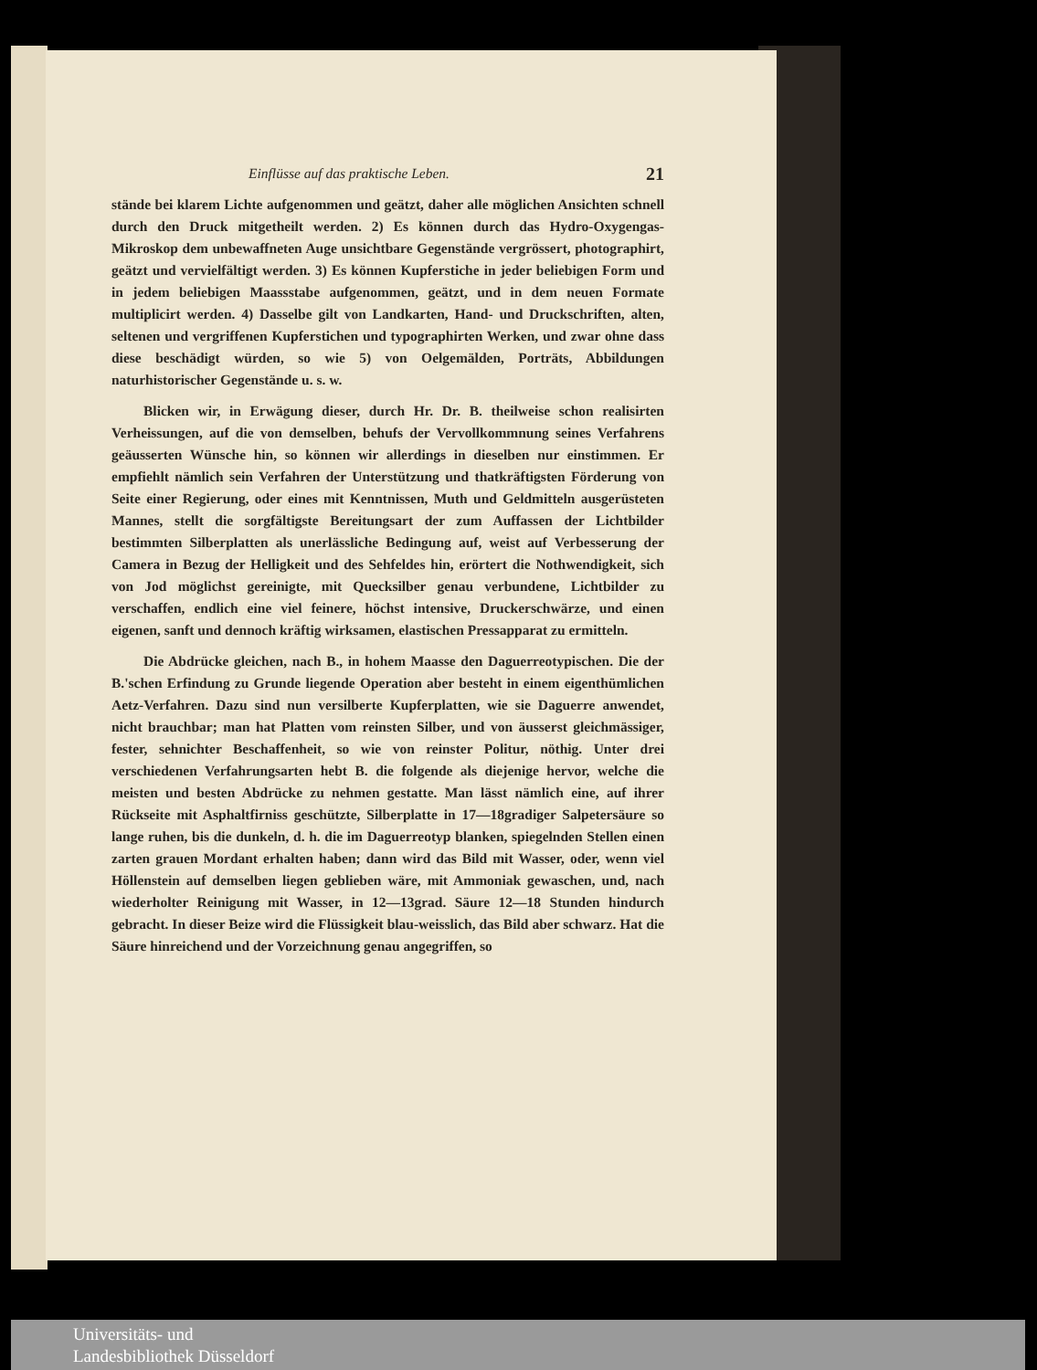Einflüsse auf das praktische Leben. 21
stände bei klarem Lichte aufgenommen und geätzt, daher alle möglichen Ansichten schnell durch den Druck mitgetheilt werden. 2) Es können durch das Hydro-Oxygengas-Mikroskop dem unbewaffneten Auge unsichtbare Gegenstände vergrössert, photographirt, geätzt und vervielfältigt werden. 3) Es können Kupferstiche in jeder beliebigen Form und in jedem beliebigen Maassstabe aufgenommen, geätzt, und in dem neuen Formate multiplicirt werden. 4) Dasselbe gilt von Landkarten, Hand- und Druckschriften, alten, seltenen und vergriffenen Kupferstichen und typographirten Werken, und zwar ohne dass diese beschädigt würden, so wie 5) von Oelgemälden, Porträts, Abbildungen naturhistorischer Gegenstände u. s. w.
Blicken wir, in Erwägung dieser, durch Hr. Dr. B. theilweise schon realisirten Verheissungen, auf die von demselben, behufs der Vervollkommnung seines Verfahrens geäusserten Wünsche hin, so können wir allerdings in dieselben nur einstimmen. Er empfiehlt nämlich sein Verfahren der Unterstützung und thatkräftigsten Förderung von Seite einer Regierung, oder eines mit Kenntnissen, Muth und Geldmitteln ausgerüsteten Mannes, stellt die sorgfältigste Bereitungsart der zum Auffassen der Lichtbilder bestimmten Silberplatten als unerlässliche Bedingung auf, weist auf Verbesserung der Camera in Bezug der Helligkeit und des Sehfeldes hin, erörtert die Nothwendigkeit, sich von Jod möglichst gereinigte, mit Quecksilber genau verbundene, Lichtbilder zu verschaffen, endlich eine viel feinere, höchst intensive, Druckerschwärze, und einen eigenen, sanft und dennoch kräftig wirksamen, elastischen Pressapparat zu ermitteln.
Die Abdrücke gleichen, nach B., in hohem Maasse den Daguerreotypischen. Die der B.'schen Erfindung zu Grunde liegende Operation aber besteht in einem eigenthümlichen Aetz-Verfahren. Dazu sind nun versilberte Kupferplatten, wie sie Daguerre anwendet, nicht brauchbar; man hat Platten vom reinsten Silber, und von äusserst gleichmässiger, fester, sehnichter Beschaffenheit, so wie von reinster Politur, nöthig. Unter drei verschiedenen Verfahrungsarten hebt B. die folgende als diejenige hervor, welche die meisten und besten Abdrücke zu nehmen gestatte. Man lässt nämlich eine, auf ihrer Rückseite mit Asphaltfirniss geschützte, Silberplatte in 17—18gradiger Salpetersäure so lange ruhen, bis die dunkeln, d. h. die im Daguerreotyp blanken, spiegelnden Stellen einen zarten grauen Mordant erhalten haben; dann wird das Bild mit Wasser, oder, wenn viel Höllenstein auf demselben liegen geblieben wäre, mit Ammoniak gewaschen, und, nach wiederholter Reinigung mit Wasser, in 12—13grad. Säure 12—18 Stunden hindurch gebracht. In dieser Beize wird die Flüssigkeit blau-weisslich, das Bild aber schwarz. Hat die Säure hinreichend und der Vorzeichnung genau angegriffen, so
Universitäts- und
Landesbibliothek Düsseldorf